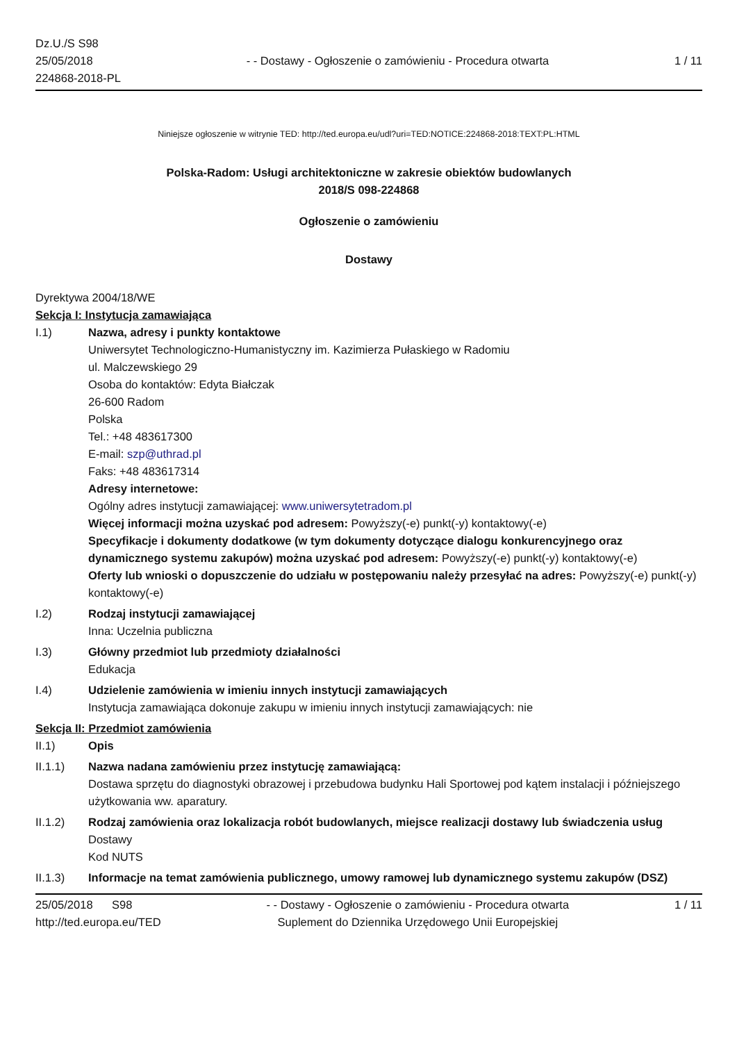Dz.U./S S98
25/05/2018
224868-2018-PL
- - Dostawy - Ogłoszenie o zamówieniu - Procedura otwarta
1 / 11
Niniejsze ogłoszenie w witrynie TED: http://ted.europa.eu/udl?uri=TED:NOTICE:224868-2018:TEXT:PL:HTML
Polska-Radom: Usługi architektoniczne w zakresie obiektów budowlanych
2018/S 098-224868
Ogłoszenie o zamówieniu
Dostawy
Dyrektywa 2004/18/WE
Sekcja I: Instytucja zamawiająca
I.1) Nazwa, adresy i punkty kontaktowe
Uniwersytet Technologiczno-Humanistyczny im. Kazimierza Pułaskiego w Radomiu
ul. Malczewskiego 29
Osoba do kontaktów: Edyta Białczak
26-600 Radom
Polska
Tel.: +48 483617300
E-mail: szp@uthrad.pl
Faks: +48 483617314
Adresy internetowe:
Ogólny adres instytucji zamawiającej: www.uniwersytetradom.pl
Więcej informacji można uzyskać pod adresem: Powyższy(-e) punkt(-y) kontaktowy(-e)
Specyfikacje i dokumenty dodatkowe (w tym dokumenty dotyczące dialogu konkurencyjnego oraz dynamicznego systemu zakupów) można uzyskać pod adresem: Powyższy(-e) punkt(-y) kontaktowy(-e)
Oferty lub wnioski o dopuszczenie do udziału w postępowaniu należy przesyłać na adres: Powyższy(-e) punkt(-y) kontaktowy(-e)
I.2) Rodzaj instytucji zamawiającej
Inna: Uczelnia publiczna
I.3) Główny przedmiot lub przedmioty działalności
Edukacja
I.4) Udzielenie zamówienia w imieniu innych instytucji zamawiających
Instytucja zamawiająca dokonuje zakupu w imieniu innych instytucji zamawiających: nie
Sekcja II: Przedmiot zamówienia
II.1) Opis
II.1.1) Nazwa nadana zamówieniu przez instytucję zamawiającą:
Dostawa sprzętu do diagnostyki obrazowej i przebudowa budynku Hali Sportowej pod kątem instalacji i późniejszego użytkowania ww. aparatury.
II.1.2) Rodzaj zamówienia oraz lokalizacja robót budowlanych, miejsce realizacji dostawy lub świadczenia usług
Dostawy
Kod NUTS
II.1.3) Informacje na temat zamówienia publicznego, umowy ramowej lub dynamicznego systemu zakupów (DSZ)
25/05/2018 S98
http://ted.europa.eu/TED
- - Dostawy - Ogłoszenie o zamówieniu - Procedura otwarta
Suplement do Dziennika Urzędowego Unii Europejskiej
1 / 11